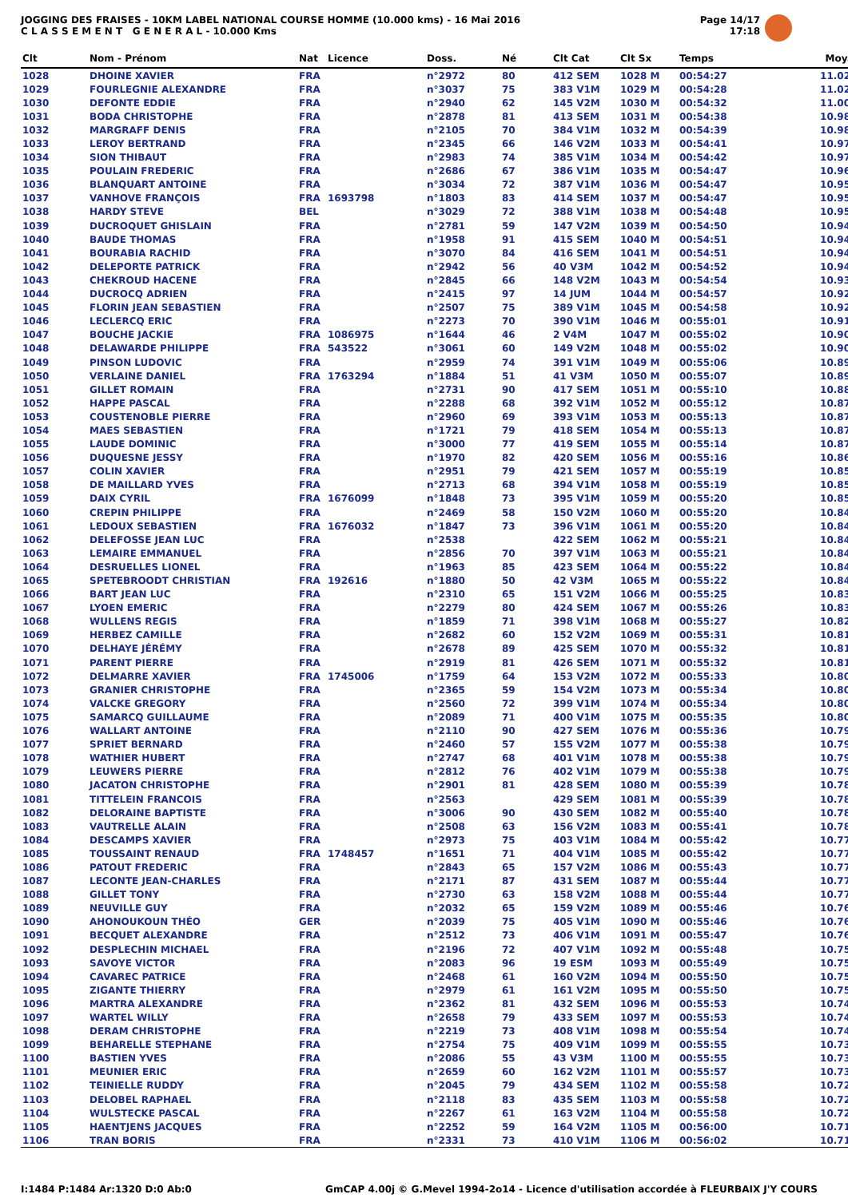JOGGING DES FRAISES - 10KM LABEL NATIONAL COURSE HOMME (10.000 kms) - 16 Mai 2016
C L A S S E M E N T G E N E R A L - 10.000 Kms
Page 14/17
17:18
| Clt | Nom - Prénom | Nat | Licence | Doss. | Né | Clt Cat | Clt Sx | Temps | Moy. |
| --- | --- | --- | --- | --- | --- | --- | --- | --- | --- |
| 1028 | DHOINE XAVIER | FRA | | n°2972 | 80 | 412 SEM | 1028 M | 00:54:27 | 11.02 |
| 1029 | FOURLEGNIE ALEXANDRE | FRA | | n°3037 | 75 | 383 V1M | 1029 M | 00:54:28 | 11.02 |
| 1030 | DEFONTE EDDIE | FRA | | n°2940 | 62 | 145 V2M | 1030 M | 00:54:32 | 11.00 |
| 1031 | BODA CHRISTOPHE | FRA | | n°2878 | 81 | 413 SEM | 1031 M | 00:54:38 | 10.98 |
| 1032 | MARGRAFF DENIS | FRA | | n°2105 | 70 | 384 V1M | 1032 M | 00:54:39 | 10.98 |
| 1033 | LEROY BERTRAND | FRA | | n°2345 | 66 | 146 V2M | 1033 M | 00:54:41 | 10.97 |
| 1034 | SION THIBAUT | FRA | | n°2983 | 74 | 385 V1M | 1034 M | 00:54:42 | 10.97 |
| 1035 | POULAIN FREDERIC | FRA | | n°2686 | 67 | 386 V1M | 1035 M | 00:54:47 | 10.96 |
| 1036 | BLANQUART ANTOINE | FRA | | n°3034 | 72 | 387 V1M | 1036 M | 00:54:47 | 10.95 |
| 1037 | VANHOVE FRANÇOIS | FRA | 1693798 | n°1803 | 83 | 414 SEM | 1037 M | 00:54:47 | 10.95 |
| 1038 | HARDY STEVE | BEL | | n°3029 | 72 | 388 V1M | 1038 M | 00:54:48 | 10.95 |
| 1039 | DUCROQUET GHISLAIN | FRA | | n°2781 | 59 | 147 V2M | 1039 M | 00:54:50 | 10.94 |
| 1040 | BAUDE THOMAS | FRA | | n°1958 | 91 | 415 SEM | 1040 M | 00:54:51 | 10.94 |
| 1041 | BOURABIA RACHID | FRA | | n°3070 | 84 | 416 SEM | 1041 M | 00:54:51 | 10.94 |
| 1042 | DELEPORTE PATRICK | FRA | | n°2942 | 56 | 40 V3M | 1042 M | 00:54:52 | 10.94 |
| 1043 | CHEKROUD HACENE | FRA | | n°2845 | 66 | 148 V2M | 1043 M | 00:54:54 | 10.93 |
| 1044 | DUCROCQ ADRIEN | FRA | | n°2415 | 97 | 14 JUM | 1044 M | 00:54:57 | 10.92 |
| 1045 | FLORIN JEAN SEBASTIEN | FRA | | n°2507 | 75 | 389 V1M | 1045 M | 00:54:58 | 10.92 |
| 1046 | LECLERCQ ERIC | FRA | | n°2273 | 70 | 390 V1M | 1046 M | 00:55:01 | 10.91 |
| 1047 | BOUCHE JACKIE | FRA | 1086975 | n°1644 | 46 | 2 V4M | 1047 M | 00:55:02 | 10.90 |
| 1048 | DELAWARDE PHILIPPE | FRA | 543522 | n°3061 | 60 | 149 V2M | 1048 M | 00:55:02 | 10.90 |
| 1049 | PINSON LUDOVIC | FRA | | n°2959 | 74 | 391 V1M | 1049 M | 00:55:06 | 10.89 |
| 1050 | VERLAINE DANIEL | FRA | 1763294 | n°1884 | 51 | 41 V3M | 1050 M | 00:55:07 | 10.89 |
| 1051 | GILLET ROMAIN | FRA | | n°2731 | 90 | 417 SEM | 1051 M | 00:55:10 | 10.88 |
| 1052 | HAPPE PASCAL | FRA | | n°2288 | 68 | 392 V1M | 1052 M | 00:55:12 | 10.87 |
| 1053 | COUSTENOBLE PIERRE | FRA | | n°2960 | 69 | 393 V1M | 1053 M | 00:55:13 | 10.87 |
| 1054 | MAES SEBASTIEN | FRA | | n°1721 | 79 | 418 SEM | 1054 M | 00:55:13 | 10.87 |
| 1055 | LAUDE DOMINIC | FRA | | n°3000 | 77 | 419 SEM | 1055 M | 00:55:14 | 10.87 |
| 1056 | DUQUESNE JESSY | FRA | | n°1970 | 82 | 420 SEM | 1056 M | 00:55:16 | 10.86 |
| 1057 | COLIN XAVIER | FRA | | n°2951 | 79 | 421 SEM | 1057 M | 00:55:19 | 10.85 |
| 1058 | DE MAILLARD YVES | FRA | | n°2713 | 68 | 394 V1M | 1058 M | 00:55:19 | 10.85 |
| 1059 | DAIX CYRIL | FRA | 1676099 | n°1848 | 73 | 395 V1M | 1059 M | 00:55:20 | 10.85 |
| 1060 | CREPIN PHILIPPE | FRA | | n°2469 | 58 | 150 V2M | 1060 M | 00:55:20 | 10.84 |
| 1061 | LEDOUX SEBASTIEN | FRA | 1676032 | n°1847 | 73 | 396 V1M | 1061 M | 00:55:20 | 10.84 |
| 1062 | DELEFOSSE JEAN LUC | FRA | | n°2538 | | 422 SEM | 1062 M | 00:55:21 | 10.84 |
| 1063 | LEMAIRE EMMANUEL | FRA | | n°2856 | 70 | 397 V1M | 1063 M | 00:55:21 | 10.84 |
| 1064 | DESRUELLES LIONEL | FRA | | n°1963 | 85 | 423 SEM | 1064 M | 00:55:22 | 10.84 |
| 1065 | SPETEBROODT CHRISTIAN | FRA | 192616 | n°1880 | 50 | 42 V3M | 1065 M | 00:55:22 | 10.84 |
| 1066 | BART JEAN LUC | FRA | | n°2310 | 65 | 151 V2M | 1066 M | 00:55:25 | 10.83 |
| 1067 | LYOEN EMERIC | FRA | | n°2279 | 80 | 424 SEM | 1067 M | 00:55:26 | 10.83 |
| 1068 | WULLENS REGIS | FRA | | n°1859 | 71 | 398 V1M | 1068 M | 00:55:27 | 10.82 |
| 1069 | HERBEZ CAMILLE | FRA | | n°2682 | 60 | 152 V2M | 1069 M | 00:55:31 | 10.81 |
| 1070 | DELHAYE JÉRÉMY | FRA | | n°2678 | 89 | 425 SEM | 1070 M | 00:55:32 | 10.81 |
| 1071 | PARENT PIERRE | FRA | | n°2919 | 81 | 426 SEM | 1071 M | 00:55:32 | 10.81 |
| 1072 | DELMARRE XAVIER | FRA | 1745006 | n°1759 | 64 | 153 V2M | 1072 M | 00:55:33 | 10.80 |
| 1073 | GRANIER CHRISTOPHE | FRA | | n°2365 | 59 | 154 V2M | 1073 M | 00:55:34 | 10.80 |
| 1074 | VALCKE GREGORY | FRA | | n°2560 | 72 | 399 V1M | 1074 M | 00:55:34 | 10.80 |
| 1075 | SAMARCQ GUILLAUME | FRA | | n°2089 | 71 | 400 V1M | 1075 M | 00:55:35 | 10.80 |
| 1076 | WALLART ANTOINE | FRA | | n°2110 | 90 | 427 SEM | 1076 M | 00:55:36 | 10.79 |
| 1077 | SPRIET BERNARD | FRA | | n°2460 | 57 | 155 V2M | 1077 M | 00:55:38 | 10.79 |
| 1078 | WATHIER HUBERT | FRA | | n°2747 | 68 | 401 V1M | 1078 M | 00:55:38 | 10.79 |
| 1079 | LEUWERS PIERRE | FRA | | n°2812 | 76 | 402 V1M | 1079 M | 00:55:38 | 10.79 |
| 1080 | JACATON CHRISTOPHE | FRA | | n°2901 | 81 | 428 SEM | 1080 M | 00:55:39 | 10.78 |
| 1081 | TITTELEIN FRANCOIS | FRA | | n°2563 | | 429 SEM | 1081 M | 00:55:39 | 10.78 |
| 1082 | DELORAINE BAPTISTE | FRA | | n°3006 | 90 | 430 SEM | 1082 M | 00:55:40 | 10.78 |
| 1083 | VAUTRELLE ALAIN | FRA | | n°2508 | 63 | 156 V2M | 1083 M | 00:55:41 | 10.78 |
| 1084 | DESCAMPS XAVIER | FRA | | n°2973 | 75 | 403 V1M | 1084 M | 00:55:42 | 10.77 |
| 1085 | TOUSSAINT RENAUD | FRA | 1748457 | n°1651 | 71 | 404 V1M | 1085 M | 00:55:42 | 10.77 |
| 1086 | PATOUT FREDERIC | FRA | | n°2843 | 65 | 157 V2M | 1086 M | 00:55:43 | 10.77 |
| 1087 | LECONTE JEAN-CHARLES | FRA | | n°2171 | 87 | 431 SEM | 1087 M | 00:55:44 | 10.77 |
| 1088 | GILLET TONY | FRA | | n°2730 | 63 | 158 V2M | 1088 M | 00:55:44 | 10.77 |
| 1089 | NEUVILLE GUY | FRA | | n°2032 | 65 | 159 V2M | 1089 M | 00:55:46 | 10.76 |
| 1090 | AHONOUKOUN THÉO | GER | | n°2039 | 75 | 405 V1M | 1090 M | 00:55:46 | 10.76 |
| 1091 | BECQUET ALEXANDRE | FRA | | n°2512 | 73 | 406 V1M | 1091 M | 00:55:47 | 10.76 |
| 1092 | DESPLECHIN MICHAEL | FRA | | n°2196 | 72 | 407 V1M | 1092 M | 00:55:48 | 10.75 |
| 1093 | SAVOYE VICTOR | FRA | | n°2083 | 96 | 19 ESM | 1093 M | 00:55:49 | 10.75 |
| 1094 | CAVAREC PATRICE | FRA | | n°2468 | 61 | 160 V2M | 1094 M | 00:55:50 | 10.75 |
| 1095 | ZIGANTE THIERRY | FRA | | n°2979 | 61 | 161 V2M | 1095 M | 00:55:50 | 10.75 |
| 1096 | MARTRA ALEXANDRE | FRA | | n°2362 | 81 | 432 SEM | 1096 M | 00:55:53 | 10.74 |
| 1097 | WARTEL WILLY | FRA | | n°2658 | 79 | 433 SEM | 1097 M | 00:55:53 | 10.74 |
| 1098 | DERAM CHRISTOPHE | FRA | | n°2219 | 73 | 408 V1M | 1098 M | 00:55:54 | 10.74 |
| 1099 | BEHARELLE STEPHANE | FRA | | n°2754 | 75 | 409 V1M | 1099 M | 00:55:55 | 10.73 |
| 1100 | BASTIEN YVES | FRA | | n°2086 | 55 | 43 V3M | 1100 M | 00:55:55 | 10.73 |
| 1101 | MEUNIER ERIC | FRA | | n°2659 | 60 | 162 V2M | 1101 M | 00:55:57 | 10.73 |
| 1102 | TEINIELLE RUDDY | FRA | | n°2045 | 79 | 434 SEM | 1102 M | 00:55:58 | 10.72 |
| 1103 | DELOBEL RAPHAEL | FRA | | n°2118 | 83 | 435 SEM | 1103 M | 00:55:58 | 10.72 |
| 1104 | WULSTECKE PASCAL | FRA | | n°2267 | 61 | 163 V2M | 1104 M | 00:55:58 | 10.72 |
| 1105 | HAENTJENS JACQUES | FRA | | n°2252 | 59 | 164 V2M | 1105 M | 00:56:00 | 10.71 |
| 1106 | TRAN BORIS | FRA | | n°2331 | 73 | 410 V1M | 1106 M | 00:56:02 | 10.71 |
I:1484 P:1484 Ar:1320 D:0 Ab:0 GmCAP 4.00j © G.Mevel 1994-2o14 - Licence d'utilisation accordée à FLEURBAIX J'Y COURS